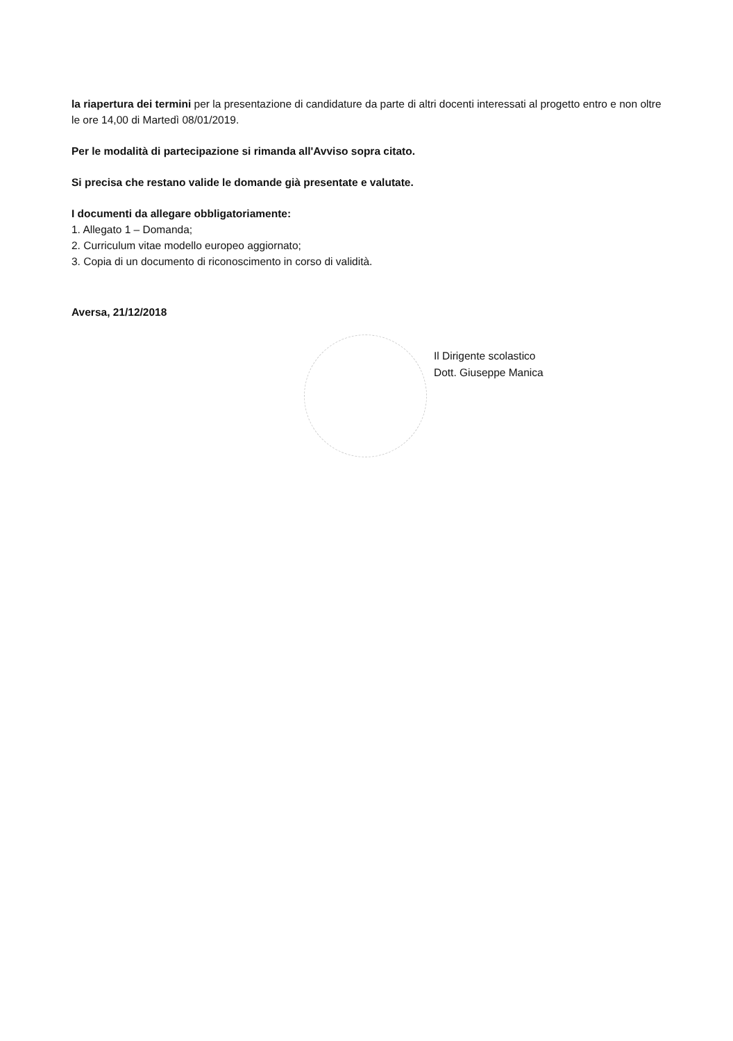la riapertura dei termini per la presentazione di candidature da parte di altri docenti interessati al progetto entro e non oltre le ore 14,00 di Martedì 08/01/2019.
Per le modalità di partecipazione si rimanda all'Avviso sopra citato.
Si precisa che restano valide le domande già presentate e valutate.
I documenti da allegare obbligatoriamente:
1. Allegato 1 – Domanda;
2. Curriculum vitae modello europeo aggiornato;
3. Copia di un documento di riconoscimento in corso di validità.
Aversa, 21/12/2018
Il Dirigente scolastico
Dott. Giuseppe Manica